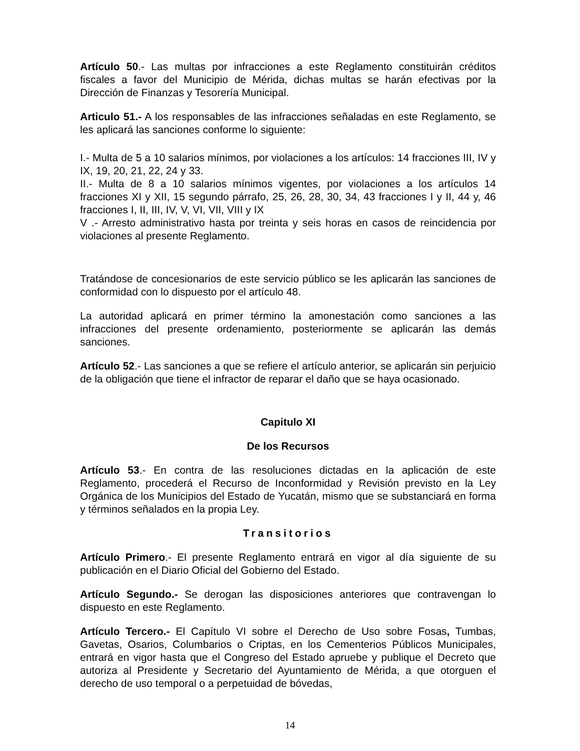Artículo 50.- Las multas por infracciones a este Reglamento constituirán créditos fiscales a favor del Municipio de Mérida, dichas multas se harán efectivas por la Dirección de Finanzas y Tesorería Municipal.
Articulo 51.- A los responsables de las infracciones señaladas en este Reglamento, se les aplicará las sanciones conforme lo siguiente:
I.- Multa de 5 a 10 salarios mínimos, por violaciones a los artículos: 14 fracciones III, IV y IX, 19, 20, 21, 22, 24 y 33.
II.- Multa de 8 a 10 salarios mínimos vigentes, por violaciones a los artículos 14 fracciones XI y XII, 15 segundo párrafo, 25, 26, 28, 30, 34, 43 fracciones I y II, 44 y, 46 fracciones I, II, III, IV, V, VI, VII, VIII y IX
V .- Arresto administrativo hasta por treinta y seis horas en casos de reincidencia por violaciones al presente Reglamento.
Tratándose de concesionarios de este servicio público se les aplicarán las sanciones de conformidad con lo dispuesto por el artículo 48.
La autoridad aplicará en primer término la amonestación como sanciones a las infracciones del presente ordenamiento, posteriormente se aplicarán las demás sanciones.
Artículo 52.- Las sanciones a que se refiere el artículo anterior, se aplicarán sin perjuicio de la obligación que tiene el infractor de reparar el daño que se haya ocasionado.
Capitulo XI
De los Recursos
Artículo 53.- En contra de las resoluciones dictadas en la aplicación de este Reglamento, procederá el Recurso de Inconformidad y Revisión previsto en la Ley Orgánica de los Municipios del Estado de Yucatán, mismo que se substanciará en forma y términos señalados en la propia Ley.
Transitorios
Artículo Primero.- El presente Reglamento entrará en vigor al día siguiente de su publicación en el Diario Oficial del Gobierno del Estado.
Artículo Segundo.- Se derogan las disposiciones anteriores que contravengan lo dispuesto en este Reglamento.
Artículo Tercero.- El Capítulo VI sobre el Derecho de Uso sobre Fosas, Tumbas, Gavetas, Osarios, Columbarios o Criptas, en los Cementerios Públicos Municipales, entrará en vigor hasta que el Congreso del Estado apruebe y publique el Decreto que autoriza al Presidente y Secretario del Ayuntamiento de Mérida, a que otorguen el derecho de uso temporal o a perpetuidad de bóvedas,
14